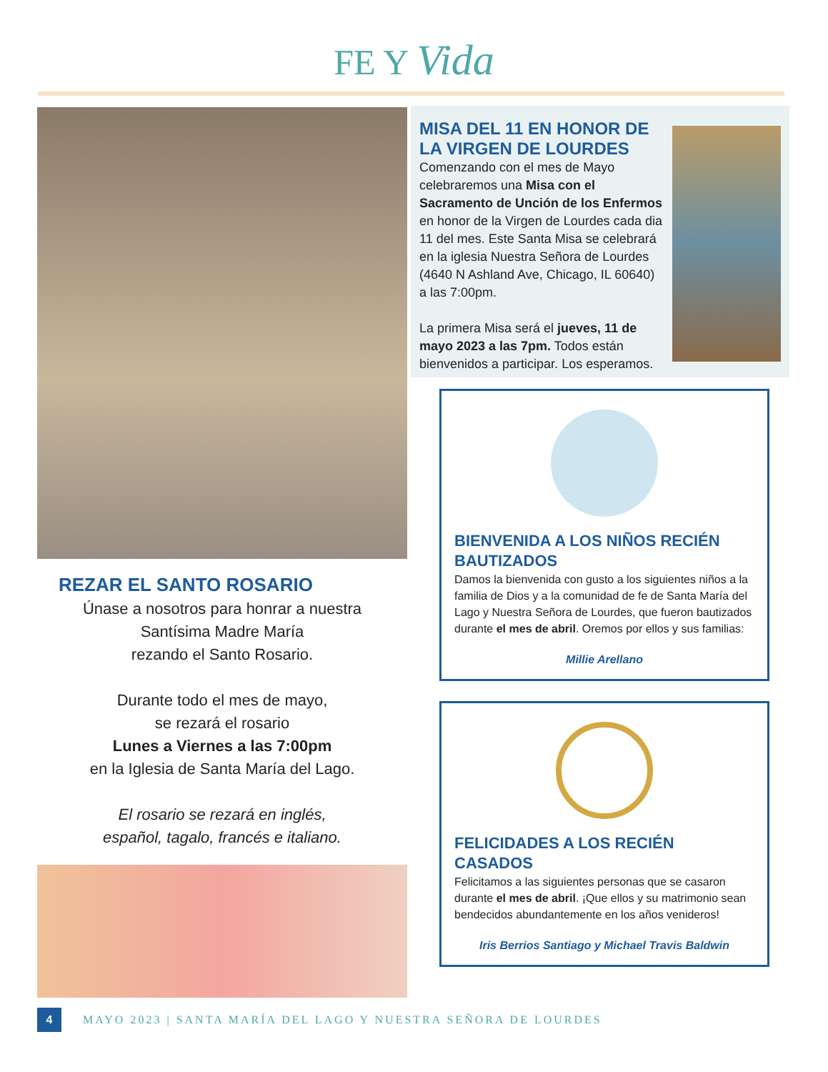FE Y Vida
REZAR EL SANTO ROSARIO
Únase a nosotros para honrar a nuestra
Santísima Madre María
rezando el Santo Rosario.
Durante todo el mes de mayo,
se rezará el rosario
Lunes a Viernes a las 7:00pm
en la Iglesia de Santa María del Lago.
El rosario se rezará en inglés,
español, tagalo, francés e italiano.
MISA DEL 11 EN HONOR DE LA VIRGEN DE LOURDES
Comenzando con el mes de Mayo celebraremos una Misa con el Sacramento de Unción de los Enfermos en honor de la Virgen de Lourdes cada dia 11 del mes. Este Santa Misa se celebrará en la iglesia Nuestra Señora de Lourdes (4640 N Ashland Ave, Chicago, IL 60640) a las 7:00pm.
La primera Misa será el jueves, 11 de mayo 2023 a las 7pm. Todos están bienvenidos a participar. Los esperamos.
BIENVENIDA A LOS NIÑOS RECIÉN BAUTIZADOS
Damos la bienvenida con gusto a los siguientes niños a la familia de Dios y a la comunidad de fe de Santa María del Lago y Nuestra Señora de Lourdes, que fueron bautizados durante el mes de abril. Oremos por ellos y sus familias:
Millie Arellano
FELICIDADES A LOS RECIÉN CASADOS
Felicitamos a las siguientes personas que se casaron durante el mes de abril. ¡Que ellos y su matrimonio sean bendecidos abundantemente en los años venideros!
Iris Berrios Santiago y Michael Travis Baldwin
4
MAYO 2023 | SANTA MARÍA DEL LAGO Y NUESTRA SEÑORA DE LOURDES